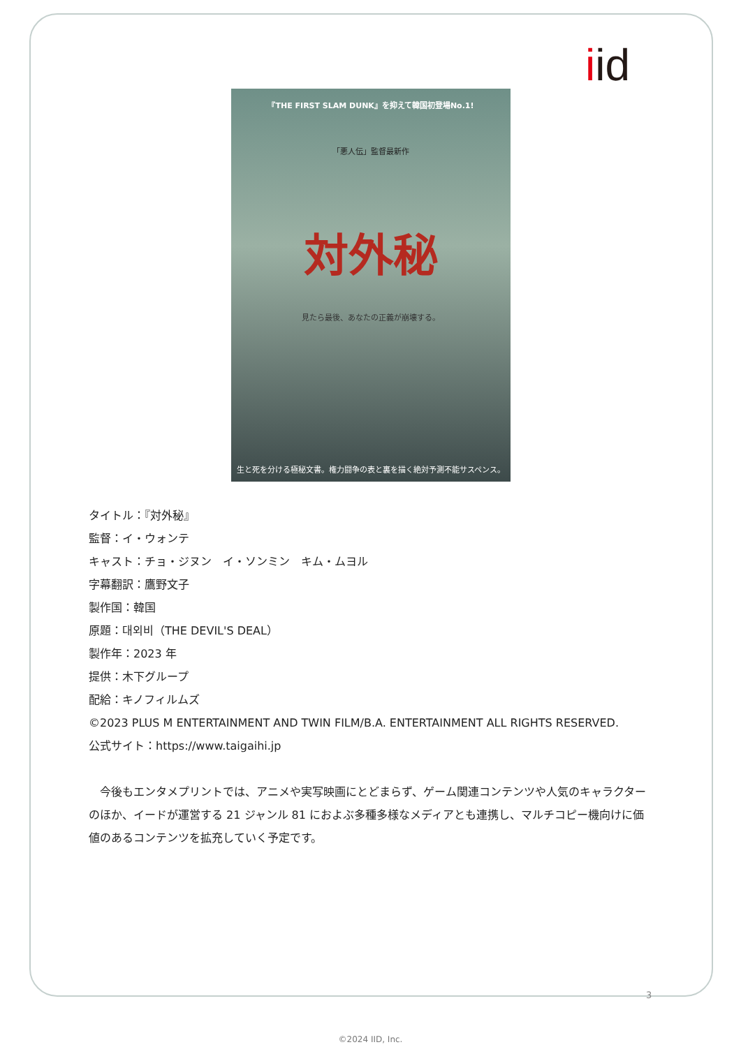iid
『THE FIRST SLAM DUNK』を抑えて韓国初登場No.1!
「悪人伝」監督最新作
対外秘
見たら最後、あなたの正義が崩壊する。
生と死を分ける極秘文書。権力闘争の表と裏を描く絶対予測不能サスペンス。
タイトル：『対外秘』
監督：イ・ウォンテ
キャスト：チョ・ジヌン　イ・ソンミン　キム・ムヨル
字幕翻訳：鷹野文子
製作国：韓国
原題：대외비（THE DEVIL'S DEAL）
製作年：2023 年
提供：木下グループ
配給：キノフィルムズ
©2023 PLUS M ENTERTAINMENT AND TWIN FILM/B.A. ENTERTAINMENT ALL RIGHTS RESERVED.
公式サイト：https://www.taigaihi.jp
　今後もエンタメプリントでは、アニメや実写映画にとどまらず、ゲーム関連コンテンツや人気のキャラクターのほか、イードが運営する 21 ジャンル 81 におよぶ多種多様なメディアとも連携し、マルチコピー機向けに価値のあるコンテンツを拡充していく予定です。
3
©2024 IID, Inc.